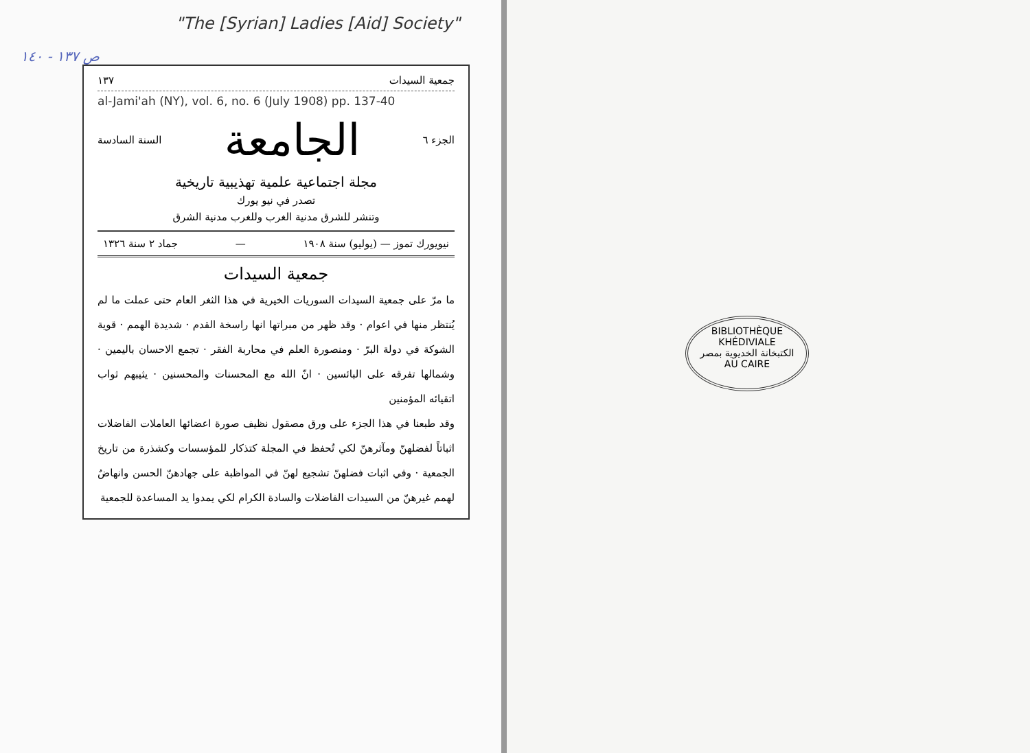ص ١٣٧ - ١٤٠
"The [Syrian] Ladies [Aid] Society"
جمعية السيدات ١٣٧
al-Jami'ah (NY), vol. 6, no. 6 (July 1908) pp. 137-40
الجزء ٦ الجامعة السنة السادسة
مجلة اجتماعية علمية تهذيبية تاريخية
تصدر في نيو يورك
وتنشر للشرق مدنية الغرب وللغرب مدنية الشرق
نيويورك تموز — (يوليو) سنة ١٩٠٨ — جماد ٢ سنة ١٣٢٦
جمعية السيدات
ما مرّ على جمعية السيدات السوريات الخيرية في هذا الثغر العام حتى عملت ما لم يُنتظر منها في اعوام · وقد ظهر من مبراتها انها راسخة القدم · شديدة الهمم · قوية الشوكة في دولة البرّ · ومنصورة العلم في محاربة الفقر · تجمع الاحسان باليمين · وشمالها تفرقه على البائسين · انّ الله مع المحسنات والمحسنين · يثيبهم ثواب اتقيائه المؤمنين
وقد طبعنا في هذا الجزء على ورق مصقول نظيف صورة اعضائها العاملات الفاضلات اثباتاً لفضلهنّ ومآثرهنّ لكي تُحفظ في المجلة كتذكار للمؤسسات وكشذرة من تاريخ الجمعية · وفي اثبات فضلهنّ تشجيع لهنّ في المواظبة على جهادهنّ الحسن وانهاضٌ لهمم غيرهنّ من السيدات الفاضلات والسادة الكرام لكي يمدوا يد المساعدة للجمعية
BIBLIOTHÈQUE KHÉDIVIALE
الكتبخانة الخديوية بمصر
AU CAIRE